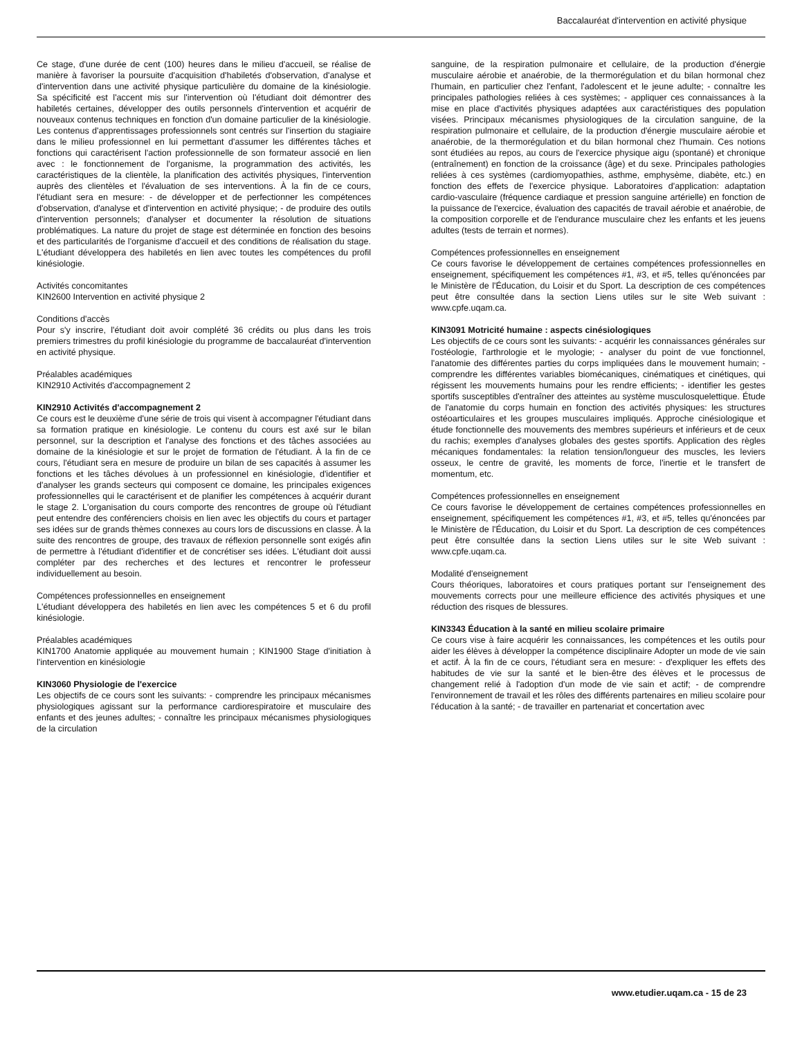Baccalauréat d'intervention en activité physique
Ce stage, d'une durée de cent (100) heures dans le milieu d'accueil, se réalise de manière à favoriser la poursuite d'acquisition d'habiletés d'observation, d'analyse et d'intervention dans une activité physique particulière du domaine de la kinésiologie. Sa spécificité est l'accent mis sur l'intervention où l'étudiant doit démontrer des habiletés certaines, développer des outils personnels d'intervention et acquérir de nouveaux contenus techniques en fonction d'un domaine particulier de la kinésiologie. Les contenus d'apprentissages professionnels sont centrés sur l'insertion du stagiaire dans le milieu professionnel en lui permettant d'assumer les différentes tâches et fonctions qui caractérisent l'action professionnelle de son formateur associé en lien avec : le fonctionnement de l'organisme, la programmation des activités, les caractéristiques de la clientèle, la planification des activités physiques, l'intervention auprès des clientèles et l'évaluation de ses interventions. À la fin de ce cours, l'étudiant sera en mesure: - de développer et de perfectionner les compétences d'observation, d'analyse et d'intervention en activité physique; - de produire des outils d'intervention personnels; d'analyser et documenter la résolution de situations problématiques. La nature du projet de stage est déterminée en fonction des besoins et des particularités de l'organisme d'accueil et des conditions de réalisation du stage. L'étudiant développera des habiletés en lien avec toutes les compétences du profil kinésiologie.
Activités concomitantes
KIN2600 Intervention en activité physique 2
Conditions d'accès
Pour s'y inscrire, l'étudiant doit avoir complété 36 crédits ou plus dans les trois premiers trimestres du profil kinésiologie du programme de baccalauréat d'intervention en activité physique.
Préalables académiques
KIN2910 Activités d'accompagnement 2
KIN2910 Activités d'accompagnement 2
Ce cours est le deuxième d'une série de trois qui visent à accompagner l'étudiant dans sa formation pratique en kinésiologie. Le contenu du cours est axé sur le bilan personnel, sur la description et l'analyse des fonctions et des tâches associées au domaine de la kinésiologie et sur le projet de formation de l'étudiant. À la fin de ce cours, l'étudiant sera en mesure de produire un bilan de ses capacités à assumer les fonctions et les tâches dévolues à un professionnel en kinésiologie, d'identifier et d'analyser les grands secteurs qui composent ce domaine, les principales exigences professionnelles qui le caractérisent et de planifier les compétences à acquérir durant le stage 2. L'organisation du cours comporte des rencontres de groupe où l'étudiant peut entendre des conférenciers choisis en lien avec les objectifs du cours et partager ses idées sur de grands thèmes connexes au cours lors de discussions en classe. À la suite des rencontres de groupe, des travaux de réflexion personnelle sont exigés afin de permettre à l'étudiant d'identifier et de concrétiser ses idées. L'étudiant doit aussi compléter par des recherches et des lectures et rencontrer le professeur individuellement au besoin.
Compétences professionnelles en enseignement
L'étudiant développera des habiletés en lien avec les compétences 5 et 6 du profil kinésiologie.
Préalables académiques
KIN1700 Anatomie appliquée au mouvement humain ; KIN1900 Stage d'initiation à l'intervention en kinésiologie
KIN3060 Physiologie de l'exercice
Les objectifs de ce cours sont les suivants: - comprendre les principaux mécanismes physiologiques agissant sur la performance cardiorespiratoire et musculaire des enfants et des jeunes adultes; - connaître les principaux mécanismes physiologiques de la circulation
sanguine, de la respiration pulmonaire et cellulaire, de la production d'énergie musculaire aérobie et anaérobie, de la thermorégulation et du bilan hormonal chez l'humain, en particulier chez l'enfant, l'adolescent et le jeune adulte; - connaître les principales pathologies reliées à ces systèmes; - appliquer ces connaissances à la mise en place d'activités physiques adaptées aux caractéristiques des population visées. Principaux mécanismes physiologiques de la circulation sanguine, de la respiration pulmonaire et cellulaire, de la production d'énergie musculaire aérobie et anaérobie, de la thermorégulation et du bilan hormonal chez l'humain. Ces notions sont étudiées au repos, au cours de l'exercice physique aigu (spontané) et chronique (entraînement) en fonction de la croissance (âge) et du sexe. Principales pathologies reliées à ces systèmes (cardiomyopathies, asthme, emphysème, diabète, etc.) en fonction des effets de l'exercice physique. Laboratoires d'application: adaptation cardio-vasculaire (fréquence cardiaque et pression sanguine artérielle) en fonction de la puissance de l'exercice, évaluation des capacités de travail aérobie et anaérobie, de la composition corporelle et de l'endurance musculaire chez les enfants et les jeuens adultes (tests de terrain et normes).
Compétences professionnelles en enseignement
Ce cours favorise le développement de certaines compétences professionnelles en enseignement, spécifiquement les compétences #1, #3, et #5, telles qu'énoncées par le Ministère de l'Éducation, du Loisir et du Sport. La description de ces compétences peut être consultée dans la section Liens utiles sur le site Web suivant : www.cpfe.uqam.ca.
KIN3091 Motricité humaine : aspects cinésiologiques
Les objectifs de ce cours sont les suivants: - acquérir les connaissances générales sur l'ostéologie, l'arthrologie et le myologie; - analyser du point de vue fonctionnel, l'anatomie des différentes parties du corps impliquées dans le mouvement humain; - comprendre les différentes variables biomécaniques, cinématiques et cinétiques, qui régissent les mouvements humains pour les rendre efficients; - identifier les gestes sportifs susceptibles d'entraîner des atteintes au système musculosquelettique. Étude de l'anatomie du corps humain en fonction des activités physiques: les structures ostéoarticulaires et les groupes musculaires impliqués. Approche cinésiologique et étude fonctionnelle des mouvements des membres supérieurs et inférieurs et de ceux du rachis; exemples d'analyses globales des gestes sportifs. Application des règles mécaniques fondamentales: la relation tension/longueur des muscles, les leviers osseux, le centre de gravité, les moments de force, l'inertie et le transfert de momentum, etc.
Compétences professionnelles en enseignement
Ce cours favorise le développement de certaines compétences professionnelles en enseignement, spécifiquement les compétences #1, #3, et #5, telles qu'énoncées par le Ministère de l'Éducation, du Loisir et du Sport. La description de ces compétences peut être consultée dans la section Liens utiles sur le site Web suivant : www.cpfe.uqam.ca.
Modalité d'enseignement
Cours théoriques, laboratoires et cours pratiques portant sur l'enseignement des mouvements corrects pour une meilleure efficience des activités physiques et une réduction des risques de blessures.
KIN3343 Éducation à la santé en milieu scolaire primaire
Ce cours vise à faire acquérir les connaissances, les compétences et les outils pour aider les élèves à développer la compétence disciplinaire Adopter un mode de vie sain et actif. À la fin de ce cours, l'étudiant sera en mesure: - d'expliquer les effets des habitudes de vie sur la santé et le bien-être des élèves et le processus de changement relié à l'adoption d'un mode de vie sain et actif; - de comprendre l'environnement de travail et les rôles des différents partenaires en milieu scolaire pour l'éducation à la santé; - de travailler en partenariat et concertation avec
www.etudier.uqam.ca - 15 de 23